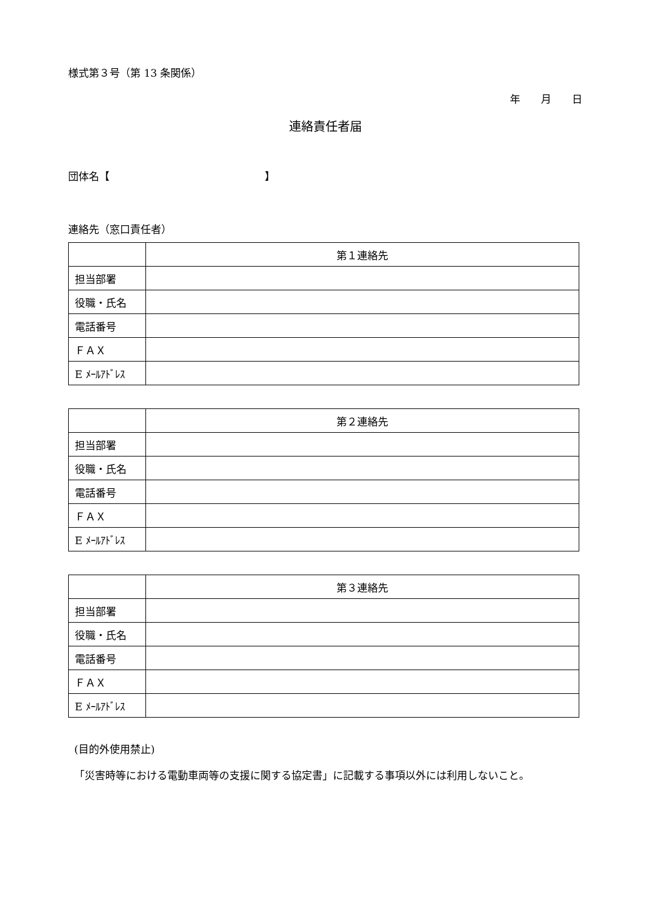様式第３号（第 13 条関係）
年　　月　　日
連絡責任者届
団体名【　　　　　　　　　　　　　　　】
連絡先（窓口責任者）
| | 第１連絡先 |
| 担当部署 | |
| 役職・氏名 | |
| 電話番号 | |
| ＦＡＸ | |
| E ﾒｰﾙｱﾄﾞﾚｽ | |
| | 第２連絡先 |
| 担当部署 | |
| 役職・氏名 | |
| 電話番号 | |
| ＦＡＸ | |
| E ﾒｰﾙｱﾄﾞﾚｽ | |
| | 第３連絡先 |
| 担当部署 | |
| 役職・氏名 | |
| 電話番号 | |
| ＦＡＸ | |
| E ﾒｰﾙｱﾄﾞﾚｽ | |
(目的外使用禁止)
「災害時等における電動車両等の支援に関する協定書」に記載する事項以外には利用しないこと。